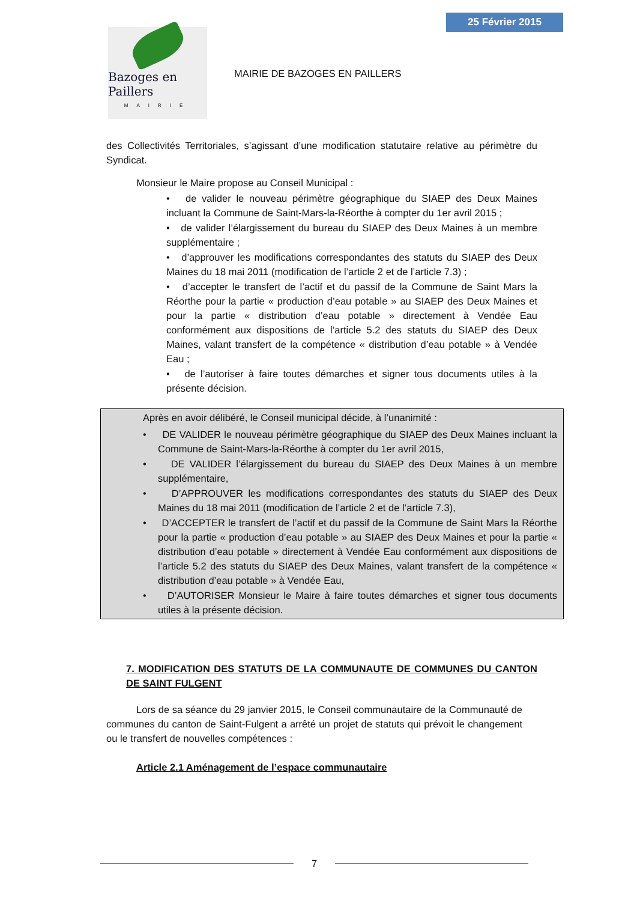25 Février 2015
Bazoges en Paillers
MAIRIE
MAIRIE DE BAZOGES EN PAILLERS
des Collectivités Territoriales, s’agissant d’une modification statutaire relative au périmètre du Syndicat.
Monsieur le Maire propose au Conseil Municipal :
• de valider le nouveau périmètre géographique du SIAEP des Deux Maines incluant la Commune de Saint-Mars-la-Réorthe à compter du 1er avril 2015 ;
• de valider l’élargissement du bureau du SIAEP des Deux Maines à un membre supplémentaire ;
• d’approuver les modifications correspondantes des statuts du SIAEP des Deux Maines du 18 mai 2011 (modification de l’article 2 et de l’article 7.3) ;
• d’accepter le transfert de l’actif et du passif de la Commune de Saint Mars la Réorthe pour la partie « production d’eau potable » au SIAEP des Deux Maines et pour la partie « distribution d’eau potable » directement à Vendée Eau conformément aux dispositions de l’article 5.2 des statuts du SIAEP des Deux Maines, valant transfert de la compétence « distribution d’eau potable » à Vendée Eau ;
• de l’autoriser à faire toutes démarches et signer tous documents utiles à la présente décision.
Après en avoir délibéré, le Conseil municipal décide, à l’unanimité :
• DE VALIDER le nouveau périmètre géographique du SIAEP des Deux Maines incluant la Commune de Saint-Mars-la-Réorthe à compter du 1er avril 2015,
• DE VALIDER l’élargissement du bureau du SIAEP des Deux Maines à un membre supplémentaire,
• D’APPROUVER les modifications correspondantes des statuts du SIAEP des Deux Maines du 18 mai 2011 (modification de l’article 2 et de l’article 7.3),
• D’ACCEPTER le transfert de l’actif et du passif de la Commune de Saint Mars la Réorthe pour la partie « production d’eau potable » au SIAEP des Deux Maines et pour la partie « distribution d’eau potable » directement à Vendée Eau conformément aux dispositions de l’article 5.2 des statuts du SIAEP des Deux Maines, valant transfert de la compétence « distribution d’eau potable » à Vendée Eau,
• D’AUTORISER Monsieur le Maire à faire toutes démarches et signer tous documents utiles à la présente décision.
7. MODIFICATION DES STATUTS DE LA COMMUNAUTE DE COMMUNES DU CANTON DE SAINT FULGENT
Lors de sa séance du 29 janvier 2015, le Conseil communautaire de la Communauté de communes du canton de Saint-Fulgent a arrêté un projet de statuts qui prévoit le changement ou le transfert de nouvelles compétences :
Article 2.1 Aménagement de l’espace communautaire
7